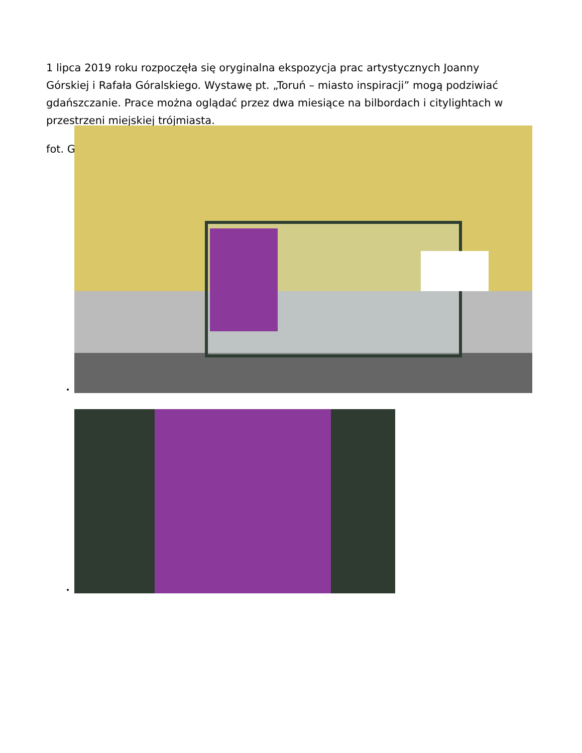1 lipca 2019 roku rozpoczęła się oryginalna ekspozycja prac artystycznych Joanny Górskiej i Rafała Góralskiego. Wystawę pt. „Toruń – miasto inspiracji” mogą podziwiać gdańszczanie. Prace można oglądać przez dwa miesiące na bilbordach i citylightach w przestrzeni miejskiej trójmiasta.
fot. G